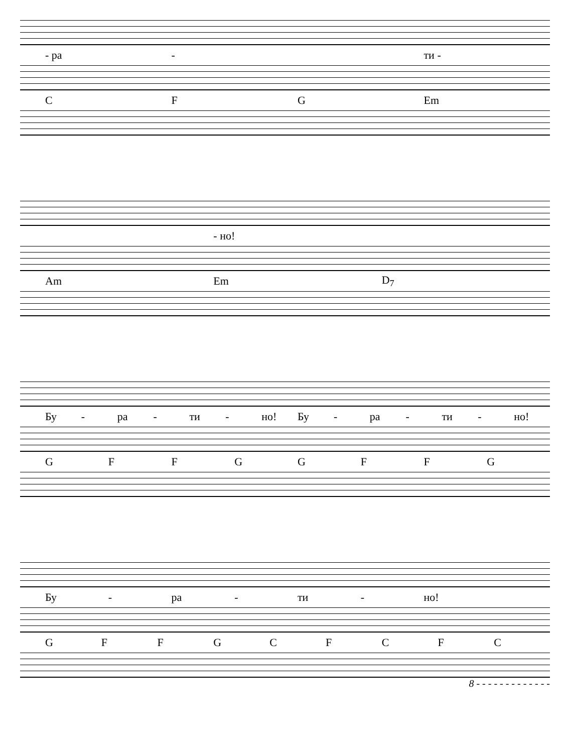- ра - ти -
CFG Em
- но!
Am Em D<sub>7</sub>
Бу - ра - ти - но! Бу - ра - ти - но!
GFFGGFFG
Бу - ра - ти - но!
GFFGCFCFC
8 - - - - - - - - - - - - -